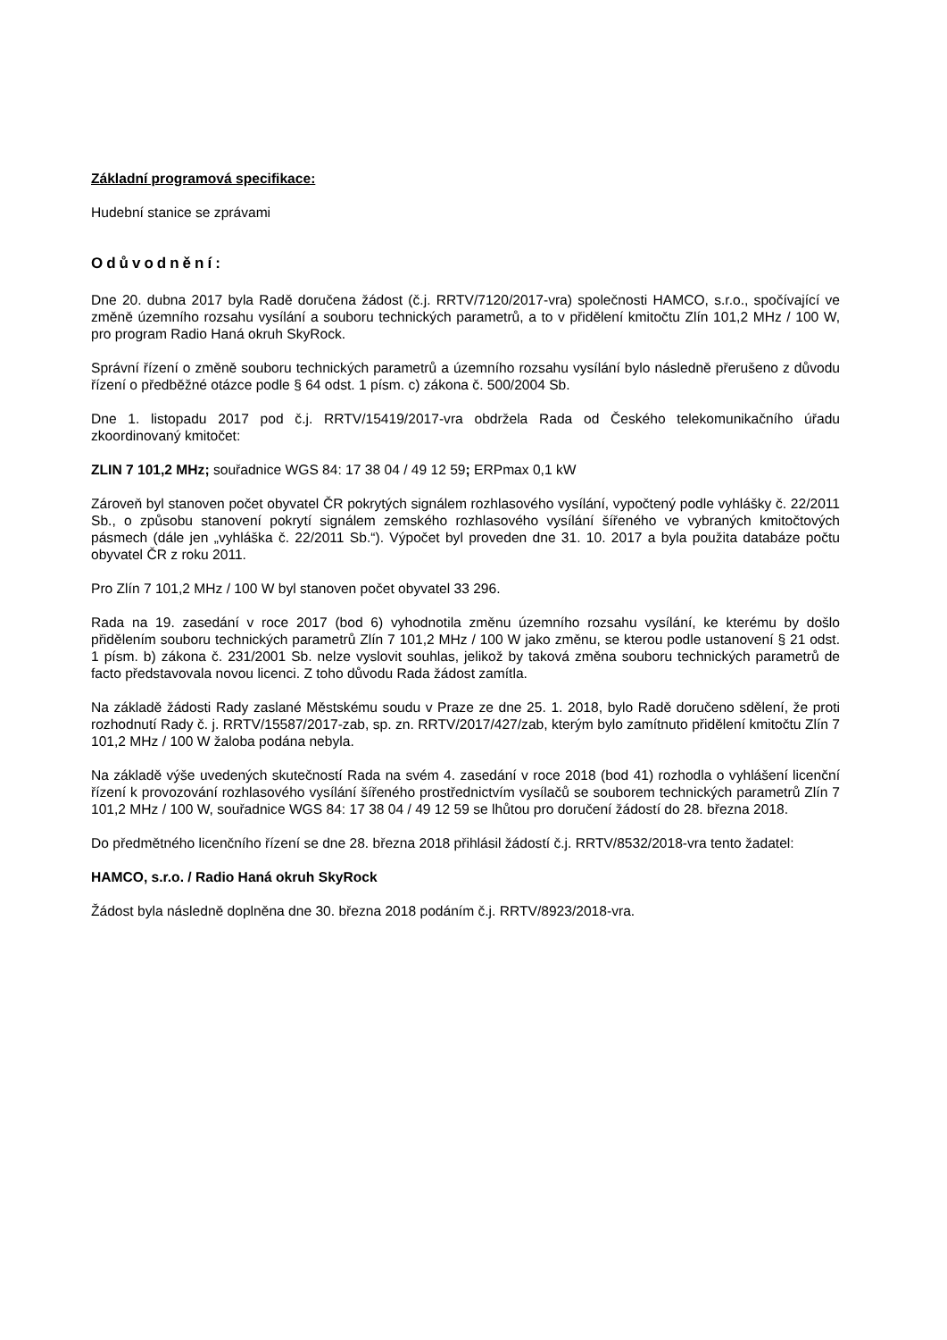Základní programová specifikace:
Hudební stanice se zprávami
Odůvodnění:
Dne 20. dubna 2017 byla Radě doručena žádost (č.j. RRTV/7120/2017-vra) společnosti HAMCO, s.r.o., spočívající ve změně územního rozsahu vysílání a souboru technických parametrů, a to v přidělení kmitočtu Zlín 101,2 MHz / 100 W, pro program Radio Haná okruh SkyRock.
Správní řízení o změně souboru technických parametrů a územního rozsahu vysílání bylo následně přerušeno z důvodu řízení o předběžné otázce podle § 64 odst. 1 písm. c) zákona č. 500/2004 Sb.
Dne 1. listopadu 2017 pod č.j. RRTV/15419/2017-vra obdržela Rada od Českého telekomunikačního úřadu zkoordinovaný kmitočet:
ZLIN 7 101,2 MHz; souřadnice WGS 84: 17 38 04 / 49 12 59; ERPmax 0,1 kW
Zároveň byl stanoven počet obyvatel ČR pokrytých signálem rozhlasového vysílání, vypočtený podle vyhlášky č. 22/2011 Sb., o způsobu stanovení pokrytí signálem zemského rozhlasového vysílání šířeného ve vybraných kmitočtových pásmech (dále jen „vyhláška č. 22/2011 Sb.“). Výpočet byl proveden dne 31. 10. 2017 a byla použita databáze počtu obyvatel ČR z roku 2011.
Pro Zlín 7 101,2 MHz / 100 W byl stanoven počet obyvatel 33 296.
Rada na 19. zasedání v roce 2017 (bod 6) vyhodnotila změnu územního rozsahu vysílání, ke kterému by došlo přidělením souboru technických parametrů Zlín 7 101,2 MHz / 100 W jako změnu, se kterou podle ustanovení § 21 odst. 1 písm. b) zákona č. 231/2001 Sb. nelze vyslovit souhlas, jelikož by taková změna souboru technických parametrů de facto představovala novou licenci. Z toho důvodu Rada žádost zamítla.
Na základě žádosti Rady zaslané Městskému soudu v Praze ze dne 25. 1. 2018, bylo Radě doručeno sdělení, že proti rozhodnutí Rady č. j. RRTV/15587/2017-zab, sp. zn. RRTV/2017/427/zab, kterým bylo zamítnuto přidělení kmitočtu Zlín 7 101,2 MHz / 100 W žaloba podána nebyla.
Na základě výše uvedených skutečností Rada na svém 4. zasedání v roce 2018 (bod 41) rozhodla o vyhlášení licenční řízení k provozování rozhlasového vysílání šířeného prostřednictvím vysílačů se souborem technických parametrů Zlín 7 101,2 MHz / 100 W, souřadnice WGS 84: 17 38 04 / 49 12 59 se lhůtou pro doručení žádostí do 28. března 2018.
Do předmětného licenčního řízení se dne 28. března 2018 přihlásil žádostí č.j. RRTV/8532/2018-vra tento žadatel:
HAMCO, s.r.o. / Radio Haná okruh SkyRock
Žádost byla následně doplněna dne 30. března 2018 podáním č.j. RRTV/8923/2018-vra.